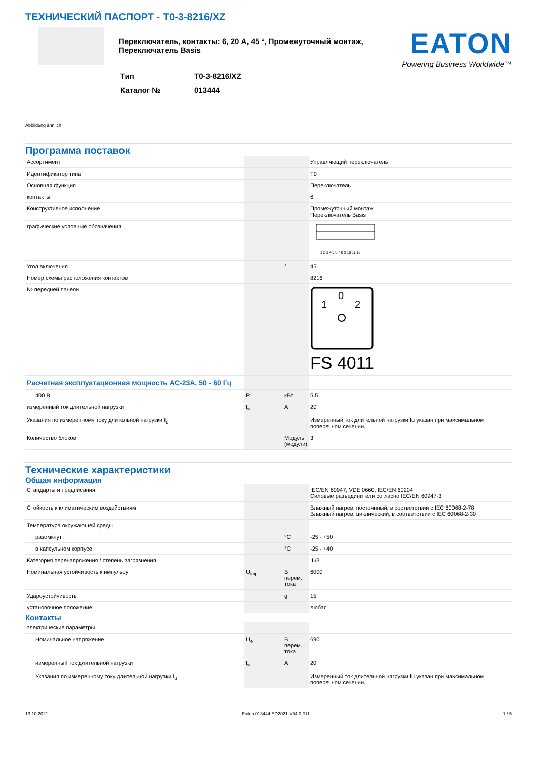ТЕХНИЧЕСКИЙ ПАСПОРТ - T0-3-8216/XZ
Переключатель, контакты: 6, 20 A, 45 °, Промежуточный монтаж, Переключатель Basis
| Тип | T0-3-8216/XZ |
| Каталог № | 013444 |
EATON
Powering Business Worldwide™
Abbildung ähnlich
Программа поставок
| Ассортимент | | | Управляющий переключатель |
| Идентификатор типа | | | T0 |
| Основная функция | | | Переключатель |
| контакты | | | 6 |
| Конструктивное исполнение | | | Промежуточный монтаж Переключатель Basis |
| графические условные обозначения | | | 1 2 3 4 5 6 7 8 9 10 11 12 |
| Угол включения | | ° | 45 |
| Номер схемы расположения контактов | | | 8216 |
| № передней панели | | | 0 1 2 FS 4011 |
| Расчетная эксплуатационная мощность AC-23A, 50 - 60 Гц | | | |
| 400 В | P | кВт | 5.5 |
| измеренный ток длительной нагрузки | I<sub>u</sub> | A | 20 |
| Указания по измеренному току длительной нагрузки I<sub>u</sub> | | | Измеренный ток длительной нагрузки Iu указан при максимальном поперечном сечении. |
| Количество блоков | | Модуль (модули) | 3 |
Технические характеристики
Общая информация
| Стандарты и предписания | | | IEC/EN 60947, VDE 0660, IEC/EN 60204 Силовые разъединители согласно IEC/EN 60947-3 |
| Стойкость к климатическим воздействиям | | | Влажный нагрев, постоянный, в соответствии с IEC 60068-2-78 Влажный нагрев, циклический, в соответствии с IEC 60068-2-30 |
| Температура окружающей среды | | | |
| разомкнут | | °C | -25 - +50 |
| в капсульном корпусе | | °C | -25 - +40 |
| Категория перенапряжения / степень загрязнения | | | III/3 |
| Номинальная устойчивость к импульсу | U<sub>imp</sub> | В перем. тока | 6000 |
| Удароустойчивость | | g | 15 |
| установочное положение | | | любая |
Контакты
| электрические параметры | | | |
| Номинальное напряжение | U<sub>e</sub> | В перем. тока | 690 |
| измеренный ток длительной нагрузки | I<sub>u</sub> | A | 20 |
| Указания по измеренному току длительной нагрузки I<sub>u</sub> | | | Измеренный ток длительной нагрузки Iu указан при максимальном поперечном сечении. |
13.10.2021 Eaton 013444 ED2021 V84.0 RU 1 / 5